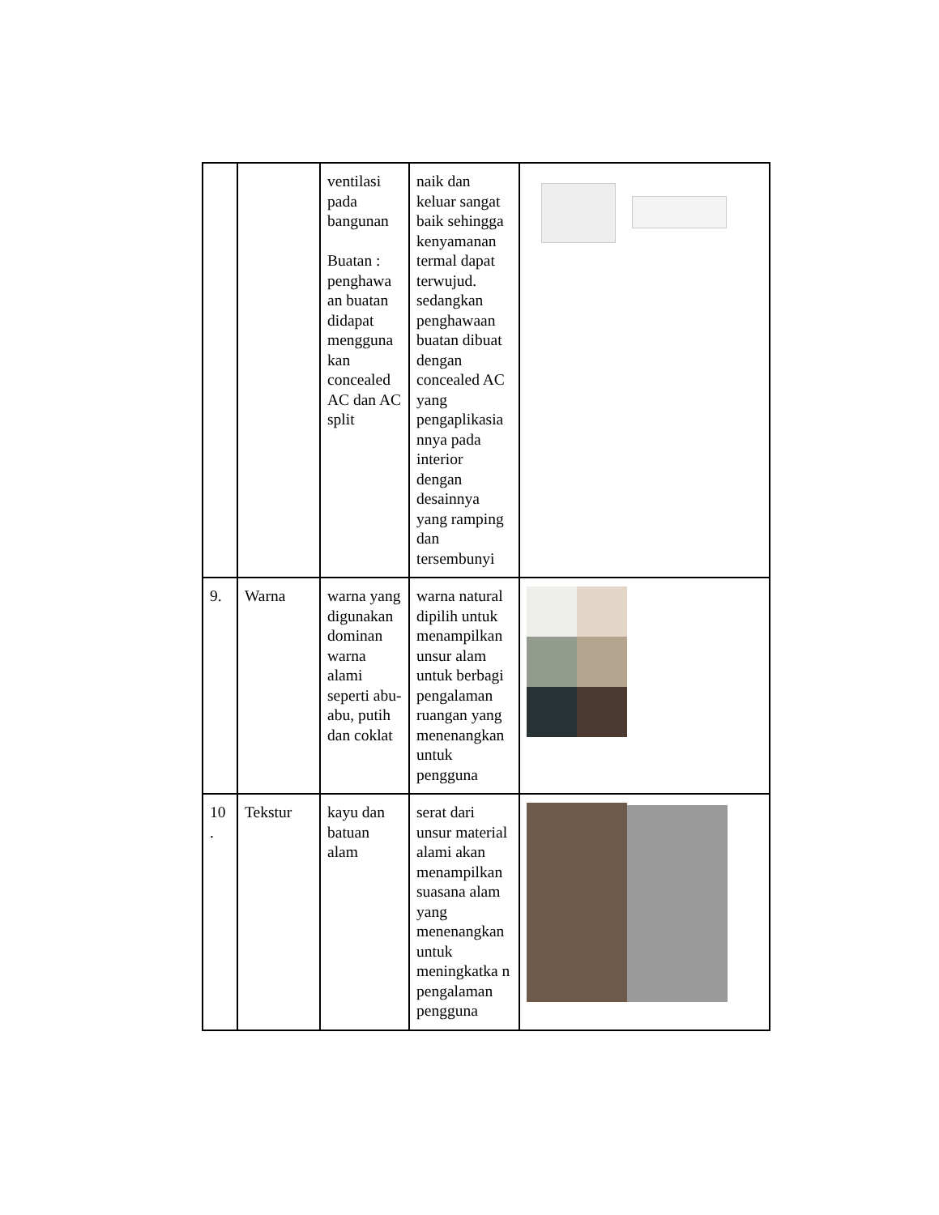| | | ventilasi pada bangunan Buatan : penghawa an buatan didapat mengguna kan concealed AC dan AC split | naik dan keluar sangat baik sehingga kenyamanan termal dapat terwujud. sedangkan penghawaan buatan dibuat dengan concealed AC yang pengaplikasia nnya pada interior dengan desainnya yang ramping dan tersembunyi | |
| 9. | Warna | warna yang digunakan dominan warna alami seperti abu-abu, putih dan coklat | warna natural dipilih untuk menampilkan unsur alam untuk berbagi pengalaman ruangan yang menenangkan untuk pengguna | |
| 10 . | Tekstur | kayu dan batuan alam | serat dari unsur material alami akan menampilkan suasana alam yang menenangkan untuk meningkatka n pengalaman pengguna | |